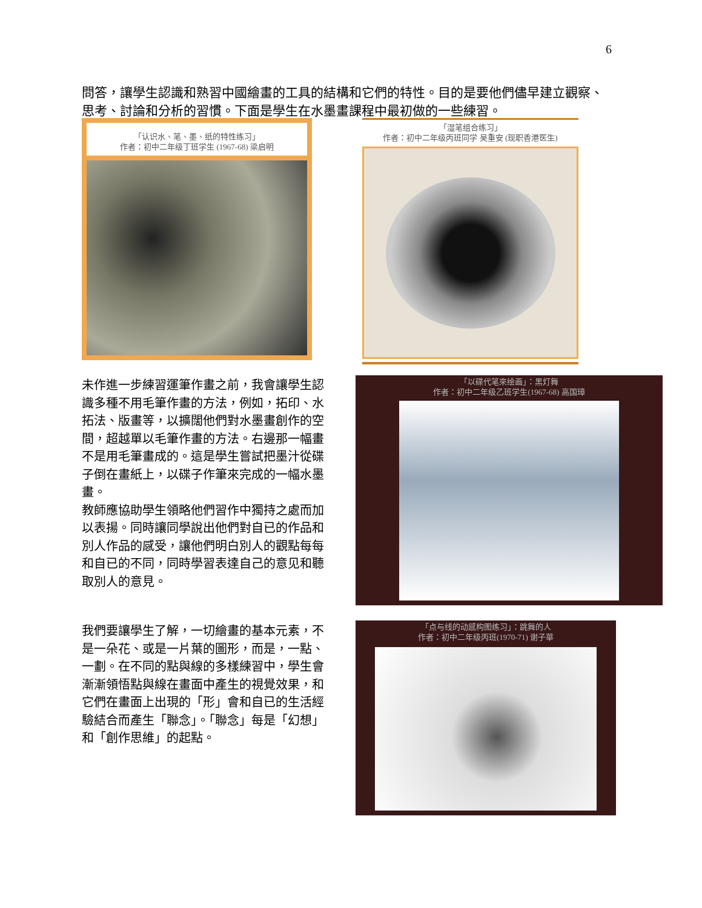6
問答，讓學生認識和熟習中國繪畫的工具的結構和它們的特性。目的是要他們儘早建立觀察、思考、討論和分析的習慣。下面是學生在水墨畫課程中最初做的一些練習。
「认识水、笔、墨、纸的特性练习」
作者：初中二年级丁班学生 (1967-68) 梁启明
「湿笔组合练习」
作者：初中二年级丙班同学 吴重安 (现职香港医生)
未作進一步練習運筆作畫之前，我會讓學生認識多種不用毛筆作畫的方法，例如，拓印、水拓法、版畫等，以擴闊他們對水墨畫創作的空間，超越單以毛筆作畫的方法。右邊那一幅畫不是用毛筆畫成的。這是學生嘗試把墨汁從碟子倒在畫紙上，以碟子作筆來完成的一幅水墨畫。
教師應協助學生領略他們習作中獨持之處而加以表揚。同時讓同學說出他們對自已的作品和別人作品的感受，讓他們明白別人的觀點每每和自已的不同，同時學習表達自己的意见和聽取別人的意見。
「以碟代笔來绘画」：黑灯舞
作者：初中二年级乙班学生(1967-68) 高国璋
我們要讓學生了解，一切繪畫的基本元素，不是一朵花、或是一片葉的圖形，而是，一點、一劃。在不同的點與線的多樣練習中，學生會漸漸領悟點與線在畫面中產生的視覺效果，和它們在畫面上出現的「形」會和自已的生活經驗結合而產生「聯念」。「聯念」每是「幻想」和「創作思維」的起點。
「点与线的动感构图练习」：跳舞的人
作者：初中二年级丙班(1970-71) 谢子華